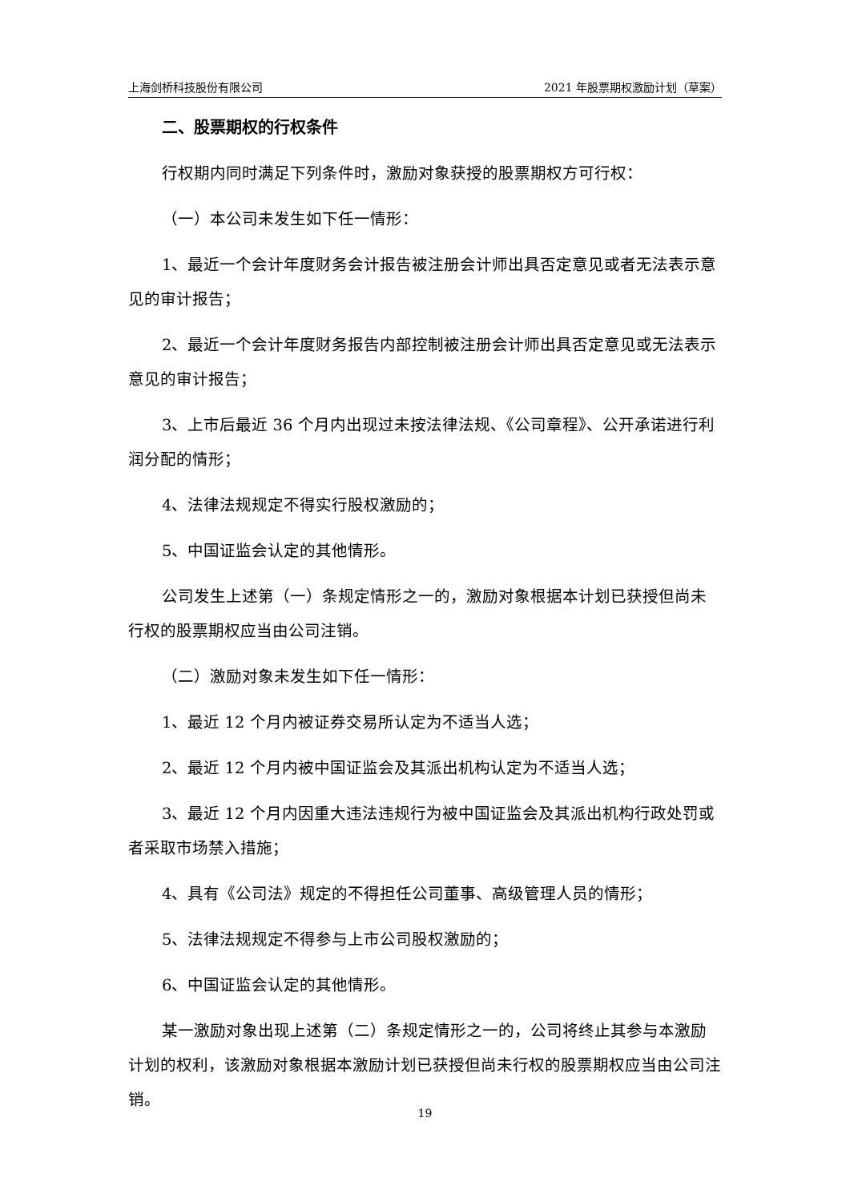上海剑桥科技股份有限公司 2021 年股票期权激励计划（草案）
二、股票期权的行权条件
行权期内同时满足下列条件时，激励对象获授的股票期权方可行权：
（一）本公司未发生如下任一情形：
1、最近一个会计年度财务会计报告被注册会计师出具否定意见或者无法表示意见的审计报告；
2、最近一个会计年度财务报告内部控制被注册会计师出具否定意见或无法表示意见的审计报告；
3、上市后最近 36 个月内出现过未按法律法规、《公司章程》、公开承诺进行利润分配的情形；
4、法律法规规定不得实行股权激励的；
5、中国证监会认定的其他情形。
公司发生上述第（一）条规定情形之一的，激励对象根据本计划已获授但尚未行权的股票期权应当由公司注销。
（二）激励对象未发生如下任一情形：
1、最近 12 个月内被证券交易所认定为不适当人选；
2、最近 12 个月内被中国证监会及其派出机构认定为不适当人选；
3、最近 12 个月内因重大违法违规行为被中国证监会及其派出机构行政处罚或者采取市场禁入措施；
4、具有《公司法》规定的不得担任公司董事、高级管理人员的情形；
5、法律法规规定不得参与上市公司股权激励的；
6、中国证监会认定的其他情形。
某一激励对象出现上述第（二）条规定情形之一的，公司将终止其参与本激励计划的权利，该激励对象根据本激励计划已获授但尚未行权的股票期权应当由公司注销。
19